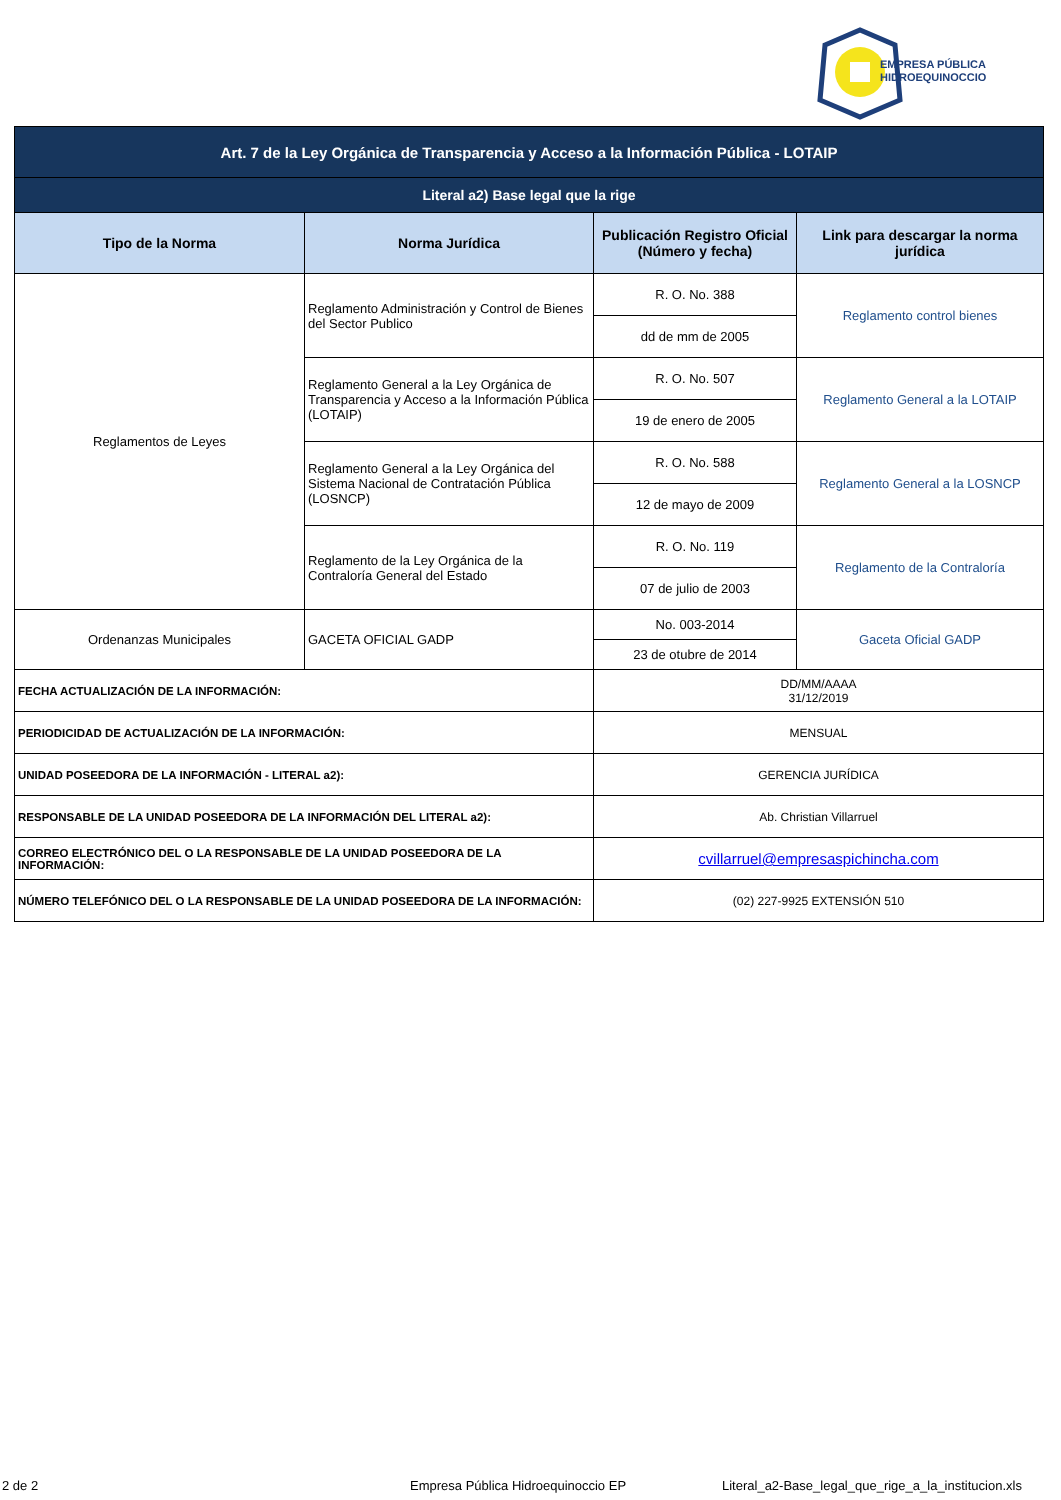EMPRESA PÚBLICA
HIDROEQUINOCCIO
| Art. 7 de la Ley Orgánica de Transparencia y Acceso a la Información Pública - LOTAIP | | | |
| Literal a2) Base legal que la rige | | | |
| Tipo de la Norma | Norma Jurídica | Publicación Registro Oficial (Número y fecha) | Link para descargar la norma jurídica |
| Reglamentos de Leyes | Reglamento Administración y Control de Bienes del Sector Publico | R. O. No. 388 | Reglamento control bienes |
| | | dd de mm de 2005 | |
| | Reglamento General a la Ley Orgánica de Transparencia y Acceso a la Información Pública (LOTAIP) | R. O. No. 507 | Reglamento General a la LOTAIP |
| | | 19 de enero de 2005 | |
| | Reglamento General a la Ley Orgánica del Sistema Nacional de Contratación Pública (LOSNCP) | R. O. No. 588 | Reglamento General a la LOSNCP |
| | | 12 de mayo de 2009 | |
| | Reglamento de la Ley Orgánica de la Contraloría General del Estado | R. O. No. 119 | Reglamento de la Contraloría |
| | | 07 de julio de 2003 | |
| Ordenanzas Municipales | GACETA OFICIAL GADP | No. 003-2014 | Gaceta Oficial GADP |
| | | 23 de otubre de 2014 | |
| FECHA ACTUALIZACIÓN DE LA INFORMACIÓN: | | DD/MM/AAAA 31/12/2019 | |
| PERIODICIDAD DE ACTUALIZACIÓN DE LA INFORMACIÓN: | | MENSUAL | |
| UNIDAD POSEEDORA DE LA INFORMACIÓN - LITERAL a2): | | GERENCIA JURÍDICA | |
| RESPONSABLE DE LA UNIDAD POSEEDORA DE LA INFORMACIÓN DEL LITERAL a2): | | Ab. Christian Villarruel | |
| CORREO ELECTRÓNICO DEL O LA RESPONSABLE DE LA UNIDAD POSEEDORA DE LA INFORMACIÓN: | | cvillarruel@empresaspichincha.com | |
| NÚMERO TELEFÓNICO DEL O LA RESPONSABLE DE LA UNIDAD POSEEDORA DE LA INFORMACIÓN: | | (02) 227-9925 EXTENSIÓN 510 | |
2 de 2 Empresa Pública Hidroequinoccio EP Literal_a2-Base_legal_que_rige_a_la_institucion.xls